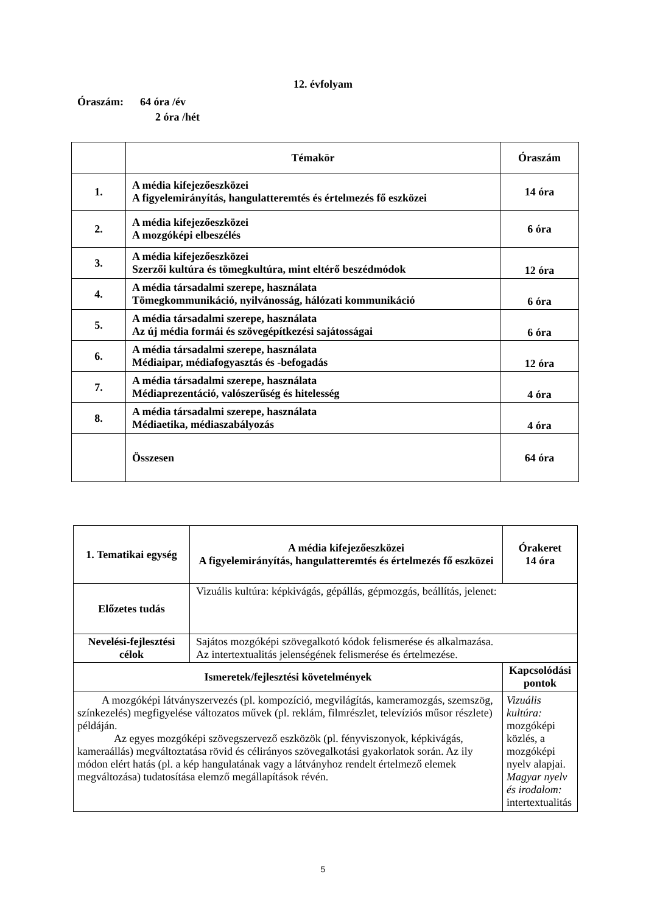12. évfolyam
Óraszám: 64 óra /év
2 óra /hét
| | Témakör | Óraszám |
| 1. | A média kifejezőeszközei A figyelemirányítás, hangulatteremtés és értelmezés fő eszközei | 14 óra |
| 2. | A média kifejezőeszközei A mozgóképi elbeszélés | 6 óra |
| 3. | A média kifejezőeszközei Szerzői kultúra és tömegkultúra, mint eltérő beszédmódok | 12 óra |
| 4. | A média társadalmi szerepe, használata Tömegkommunikáció, nyilvánosság, hálózati kommunikáció | 6 óra |
| 5. | A média társadalmi szerepe, használata Az új média formái és szövegépítkezési sajátosságai | 6 óra |
| 6. | A média társadalmi szerepe, használata Médiaipar, médiafogyasztás és -befogadás | 12 óra |
| 7. | A média társadalmi szerepe, használata Médiaprezentáció, valószerűség és hitelesség | 4 óra |
| 8. | A média társadalmi szerepe, használata Médiaetika, médiaszabályozás | 4 óra |
| | Összesen | 64 óra |
| 1. Tematikai egység | A média kifejezőeszközei A figyelemirányítás, hangulatteremtés és értelmezés fő eszközei | Órakeret 14 óra |
| Előzetes tudás | Vizuális kultúra: képkivágás, gépállás, gépmozgás, beállítás, jelenet: | |
| Nevelési-fejlesztési célok | Sajátos mozgóképi szövegalkotó kódok felismerése és alkalmazása. Az intertextualitás jelenségének felismerése és értelmezése. | |
| Ismeretek/fejlesztési követelmények | | Kapcsolódási pontok |
| A mozgóképi látványszervezés (pl. kompozíció, megvilágítás, kameramozgás, szemszög, színkezelés) megfigyelése változatos művek (pl. reklám, filmrészlet, televíziós műsor részlete) példáján. Az egyes mozgóképi szövegszervező eszközök (pl. fényviszonyok, képkivágás, kameraállás) megváltoztatása rövid és célirányos szövegalkotási gyakorlatok során. Az ily módon elért hatás (pl. a kép hangulatának vagy a látványhoz rendelt értelmező elemek megváltozása) tudatosítása elemző megállapítások révén. | | Vizuális kultúra: mozgóképi közlés, a mozgóképi nyelv alapjai. Magyar nyelv és irodalom: intertextualitás |
5